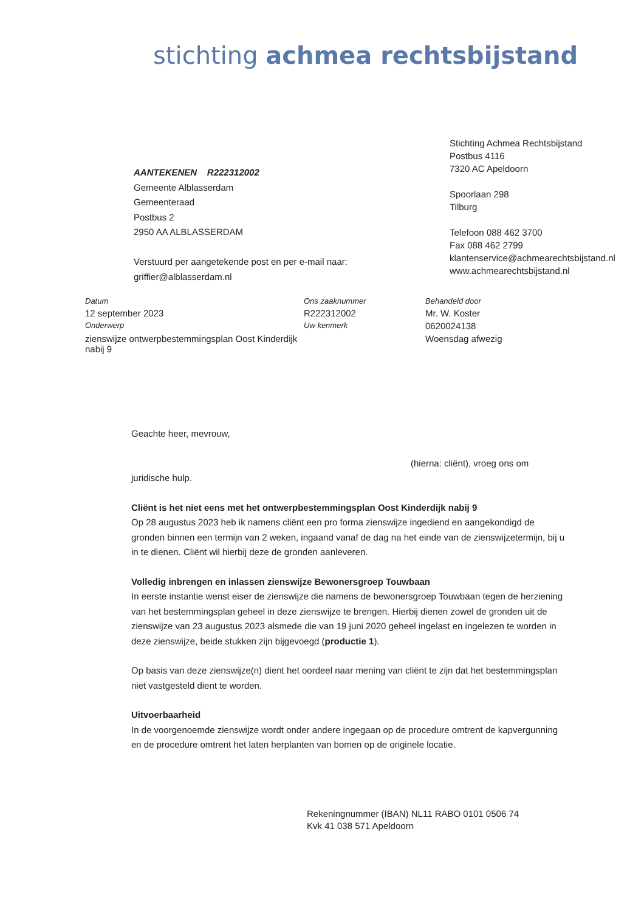stichting achmea rechtsbijstand
AANTEKENEN R222312002
Gemeente Alblasserdam
Gemeenteraad
Postbus 2
2950 AA ALBLASSERDAM
Verstuurd per aangetekende post en per e-mail naar:
griffier@alblasserdam.nl
Stichting Achmea Rechtsbijstand
Postbus 4116
7320 AC Apeldoorn
Spoorlaan 298
Tilburg
Telefoon 088 462 3700
Fax 088 462 2799
klantenservice@achmearechtsbijstand.nl
www.achmearechtsbijstand.nl
Datum Ons zaaknummer Behandeld door 12 september 2023 R222312002 Mr. W. Koster Onderwerp Uw kenmerk 0620024138 zienswijze ontwerpbestemmingsplan Oost Kinderdijk nabij 9 Woensdag afwezig
Geachte heer, mevrouw,
(hierna: cliënt), vroeg ons om
juridische hulp.
Cliënt is het niet eens met het ontwerpbestemmingsplan Oost Kinderdijk nabij 9
Op 28 augustus 2023 heb ik namens cliënt een pro forma zienswijze ingediend en aangekondigd de gronden binnen een termijn van 2 weken, ingaand vanaf de dag na het einde van de zienswijzetermijn, bij u in te dienen. Cliënt wil hierbij deze de gronden aanleveren.
Volledig inbrengen en inlassen zienswijze Bewonersgroep Touwbaan
In eerste instantie wenst eiser de zienswijze die namens de bewonersgroep Touwbaan tegen de herziening van het bestemmingsplan geheel in deze zienswijze te brengen. Hierbij dienen zowel de gronden uit de zienswijze van 23 augustus 2023 alsmede die van 19 juni 2020 geheel ingelast en ingelezen te worden in deze zienswijze, beide stukken zijn bijgevoegd (productie 1).
Op basis van deze zienswijze(n) dient het oordeel naar mening van cliënt te zijn dat het bestemmingsplan niet vastgesteld dient te worden.
Uitvoerbaarheid
In de voorgenoemde zienswijze wordt onder andere ingegaan op de procedure omtrent de kapvergunning en de procedure omtrent het laten herplanten van bomen op de originele locatie.
Rekeningnummer (IBAN) NL11 RABO 0101 0506 74
Kvk 41 038 571 Apeldoorn